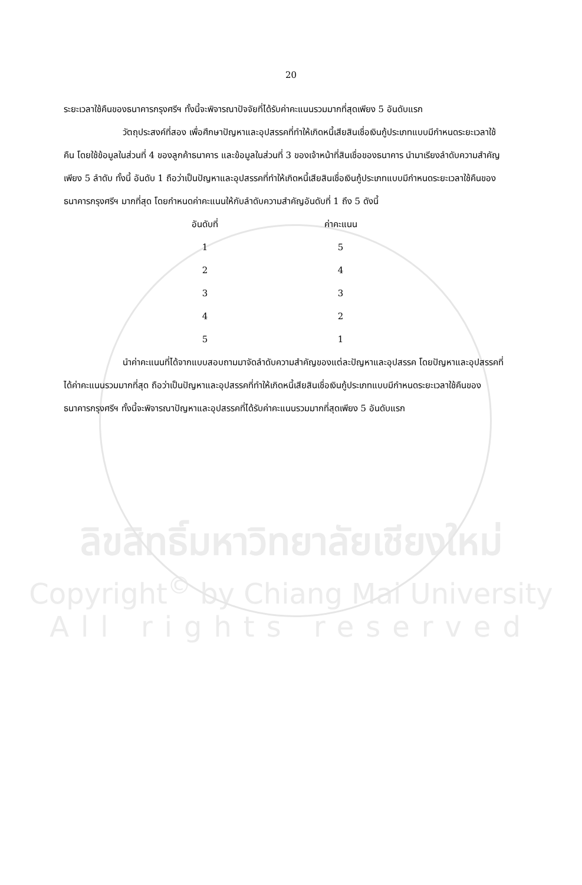20
ระยะเวลาใช้คืนของธนาคารกรุงศรีฯ ทั้งนี้จะพิจารณาปัจจัยที่ได้รับค่าคะแนนรวมมากที่สุดเพียง 5 อันดับแรก
วัตถุประสงค์ที่สอง เพื่อศึกษาปัญหาและอุปสรรคที่ทำให้เกิดหนี้เสียสินเชื่อเงินกู้ประเภทแบบมีกำหนดระยะเวลาใช้คืน โดยใช้ข้อมูลในส่วนที่ 4 ของลูกค้าธนาคาร และข้อมูลในส่วนที่ 3 ของเจ้าหน้าที่สินเชื่อของธนาคาร นำมาเรียงลำดับความสำคัญเพียง 5 ลำดับ ทั้งนี้ อันดับ 1 ถือว่าเป็นปัญหาและอุปสรรคที่ทำให้เกิดหนี้เสียสินเชื่อเงินกู้ประเภทแบบมีกำหนดระยะเวลาใช้คืนของธนาคารกรุงศรีฯ มากที่สุด โดยกำหนดค่าคะแนนให้กับลำดับความสำคัญอันดับที่ 1 ถึง 5 ดังนี้
| อันดับที่ | ค่าคะแนน |
| --- | --- |
| 1 | 5 |
| 2 | 4 |
| 3 | 3 |
| 4 | 2 |
| 5 | 1 |
นำค่าคะแนนที่ได้จากแบบสอบถามมาจัดลำดับความสำคัญของแต่ละปัญหาและอุปสรรค โดยปัญหาและอุปสรรคที่ได้ค่าคะแนนรวมมากที่สุด ถือว่าเป็นปัญหาและอุปสรรคที่ทำให้เกิดหนี้เสียสินเชื่อเงินกู้ประเภทแบบมีกำหนดระยะเวลาใช้คืนของธนาคารกรุงศรีฯ ทั้งนี้จะพิจารณาปัญหาและอุปสรรคที่ได้รับค่าคะแนนรวมมากที่สุดเพียง 5 อันดับแรก
ลิขสิทธิ์มหาวิทยาลัยเชียงใหม่
Copyright<sup>©</sup> by Chiang Mai University
All rights reserved